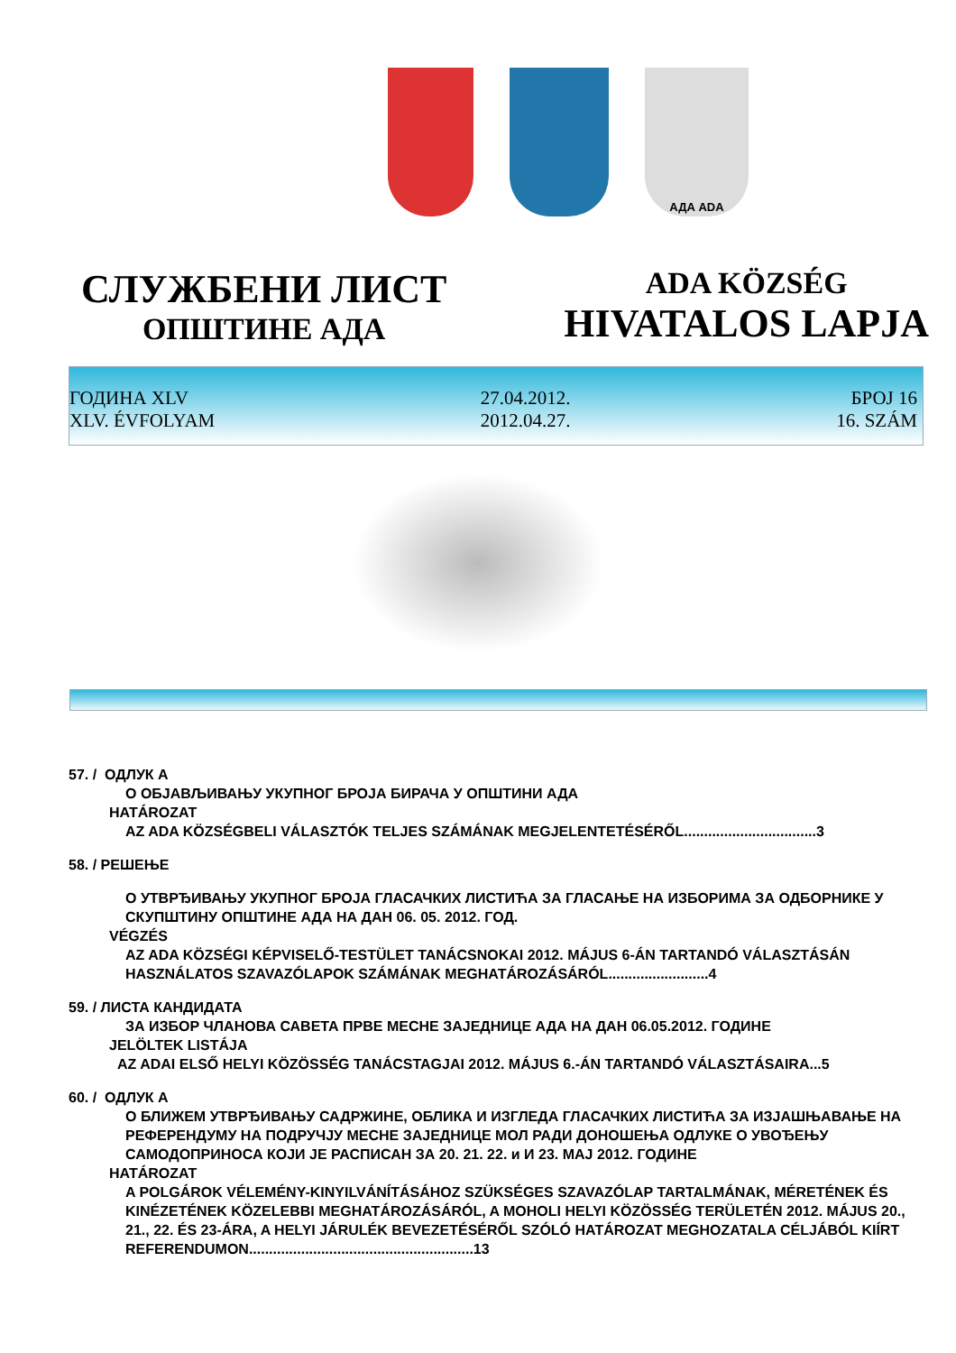АДА ADA
СЛУЖБЕНИ ЛИСТ
ОПШТИНЕ АДА
ADA KÖZSÉG
HIVATALOS LAPJA
ГОДИНА XLV
XLV. ÉVFOLYAM
27.04.2012.
2012.04.27.
БРОЈ 16
16. SZÁM
57. / ОДЛУК А
О ОБЈАВЉИВАЊУ УКУПНОГ БРОЈА БИРАЧА У ОПШТИНИ АДА
HATÁROZAT
AZ ADA KÖZSÉGBELI VÁLASZTÓK TELJES SZÁMÁNAK MEGJELENTETÉSÉRŐL.................................3
58. / РЕШЕЊЕ
О УТВРЂИВАЊУ УКУПНОГ БРОЈА ГЛАСАЧКИХ ЛИСТИЋА ЗА ГЛАСАЊЕ НА ИЗБОРИМА ЗА ОДБОРНИКЕ У СКУПШТИНУ ОПШТИНЕ АДА НА ДАН 06. 05. 2012. ГОД.
VÉGZÉS
AZ ADA KÖZSÉGI KÉPVISELŐ-TESTÜLET TANÁCSNOKAI 2012. MÁJUS 6-ÁN TARTANDÓ VÁLASZTÁSÁN HASZNÁLATOS SZAVAZÓLAPOK SZÁMÁNAK MEGHATÁROZÁSÁRÓL.........................4
59. / ЛИСТА КАНДИДАТА
ЗА ИЗБОР ЧЛАНОВА САВЕТА ПРВЕ МЕСНЕ ЗАЈЕДНИЦЕ АДА НА ДАН 06.05.2012. ГОДИНЕ
JELÖLTEK LISTÁJA
AZ ADAI ELSŐ HELYI KÖZÖSSÉG TANÁCSTAGJAI 2012. MÁJUS 6.-ÁN TARTANDÓ VÁLASZTÁSAIRA...5
60. / ОДЛУК А
О БЛИЖЕМ УТВРЂИВАЊУ САДРЖИНЕ, ОБЛИКА И ИЗГЛЕДА ГЛАСАЧКИХ ЛИСТИЋА ЗА ИЗЈАШЊАВАЊЕ НА РЕФЕРЕНДУМУ НА ПОДРУЧЈУ МЕСНЕ ЗАЈЕДНИЦЕ МОЛ РАДИ ДОНОШЕЊА ОДЛУКЕ О УВОЂЕЊУ САМОДОПРИНОСА КОЈИ ЈЕ РАСПИСАН ЗА 20. 21. 22. и И 23. МАЈ 2012. ГОДИНЕ
HATÁROZAT
A POLGÁROK VÉLEMÉNY-KINYILVÁNÍTÁSÁHOZ SZÜKSÉGES SZAVAZÓLAP TARTALMÁNAK, MÉRETÉNEK ÉS KINÉZETÉNEK KÖZELEBBI MEGHATÁROZÁSÁRÓL, A MOHOLI HELYI KÖZÖSSÉG TERÜLETÉN 2012. MÁJUS 20., 21., 22. ÉS 23-ÁRA, A HELYI JÁRULÉK BEVEZETÉSÉRŐL SZÓLÓ HATÁROZAT MEGHOZATALA CÉLJÁBÓL KIÍRT REFERENDUMON........................................................13